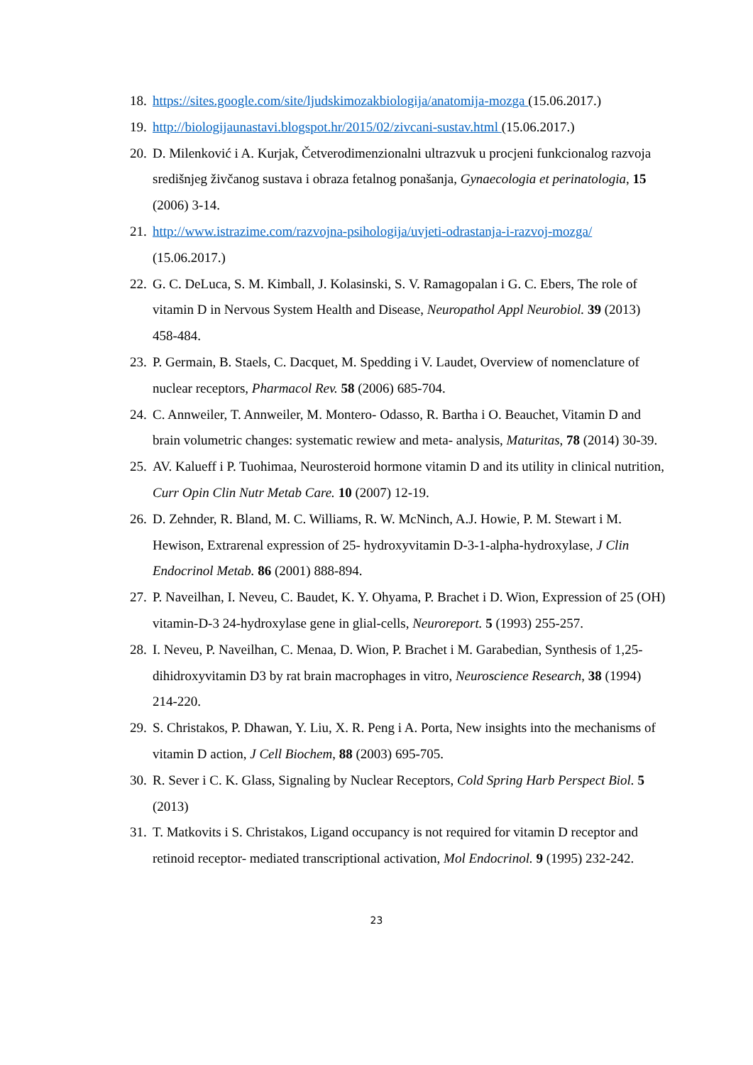18. https://sites.google.com/site/ljudskimozakbiologija/anatomija-mozga (15.06.2017.)
19. http://biologijaunastavi.blogspot.hr/2015/02/zivcani-sustav.html (15.06.2017.)
20. D. Milenković i A. Kurjak, Četverodimenzionalni ultrazvuk u procjeni funkcionalog razvoja središnjeg živčanog sustava i obraza fetalnog ponašanja, Gynaecologia et perinatologia, 15 (2006) 3-14.
21. http://www.istrazime.com/razvojna-psihologija/uvjeti-odrastanja-i-razvoj-mozga/ (15.06.2017.)
22. G. C. DeLuca, S. M. Kimball, J. Kolasinski, S. V. Ramagopalan i G. C. Ebers, The role of vitamin D in Nervous System Health and Disease, Neuropathol Appl Neurobiol. 39 (2013) 458-484.
23. P. Germain, B. Staels, C. Dacquet, M. Spedding i V. Laudet, Overview of nomenclature of nuclear receptors, Pharmacol Rev. 58 (2006) 685-704.
24. C. Annweiler, T. Annweiler, M. Montero- Odasso, R. Bartha i O. Beauchet, Vitamin D and brain volumetric changes: systematic rewiew and meta- analysis, Maturitas, 78 (2014) 30-39.
25. AV. Kalueff i P. Tuohimaa, Neurosteroid hormone vitamin D and its utility in clinical nutrition, Curr Opin Clin Nutr Metab Care. 10 (2007) 12-19.
26. D. Zehnder, R. Bland, M. C. Williams, R. W. McNinch, A.J. Howie, P. M. Stewart i M. Hewison, Extrarenal expression of 25- hydroxyvitamin D-3-1-alpha-hydroxylase, J Clin Endocrinol Metab. 86 (2001) 888-894.
27. P. Naveilhan, I. Neveu, C. Baudet, K. Y. Ohyama, P. Brachet i D. Wion, Expression of 25 (OH) vitamin-D-3 24-hydroxylase gene in glial-cells, Neuroreport. 5 (1993) 255-257.
28. I. Neveu, P. Naveilhan, C. Menaa, D. Wion, P. Brachet i M. Garabedian, Synthesis of 1,25-dihidroxyvitamin D3 by rat brain macrophages in vitro, Neuroscience Research, 38 (1994) 214-220.
29. S. Christakos, P. Dhawan, Y. Liu, X. R. Peng i A. Porta, New insights into the mechanisms of vitamin D action, J Cell Biochem, 88 (2003) 695-705.
30. R. Sever i C. K. Glass, Signaling by Nuclear Receptors, Cold Spring Harb Perspect Biol. 5 (2013)
31. T. Matkovits i S. Christakos, Ligand occupancy is not required for vitamin D receptor and retinoid receptor- mediated transcriptional activation, Mol Endocrinol. 9 (1995) 232-242.
23